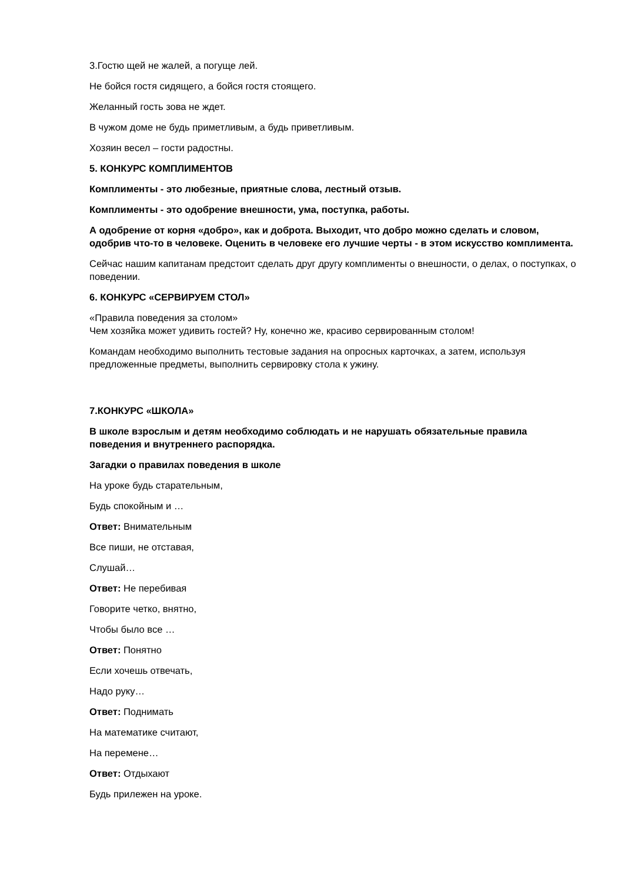3.Гостю щей не жалей, а погуще лей.
Не бойся гостя сидящего, а бойся гостя стоящего.
Желанный гость зова не ждет.
В чужом доме не будь приметливым, а будь приветливым.
Хозяин весел – гости радостны.
5. КОНКУРС КОМПЛИМЕНТОВ
Комплименты - это любезные, приятные слова, лестный отзыв.
Комплименты - это одобрение внешности, ума, поступка, работы.
А одобрение от корня «добро», как и доброта. Выходит, что добро можно сделать и словом, одобрив что-то в человеке. Оценить в человеке его лучшие черты - в этом искусство комплимента.
Сейчас нашим капитанам предстоит сделать друг другу комплименты о внешности, о делах, о поступках, о поведении.
6. КОНКУРС «СЕРВИРУЕМ СТОЛ»
«Правила поведения за столом»
Чем хозяйка может удивить гостей? Ну, конечно же, красиво сервированным столом!
Командам необходимо выполнить тестовые задания на опросных карточках, а затем, используя предложенные предметы, выполнить сервировку стола к ужину.
7.КОНКУРС «ШКОЛА»
В школе взрослым и детям необходимо соблюдать и не нарушать обязательные правила поведения и внутреннего распорядка.
Загадки о правилах поведения в школе
На уроке будь старательным,
Будь спокойным и …
Ответ: Внимательным
Все пиши, не отставая,
Слушай…
Ответ: Не перебивая
Говорите четко, внятно,
Чтобы было все …
Ответ: Понятно
Если хочешь отвечать,
Надо руку…
Ответ: Поднимать
На математике считают,
На перемене…
Ответ: Отдыхают
Будь прилежен на уроке.